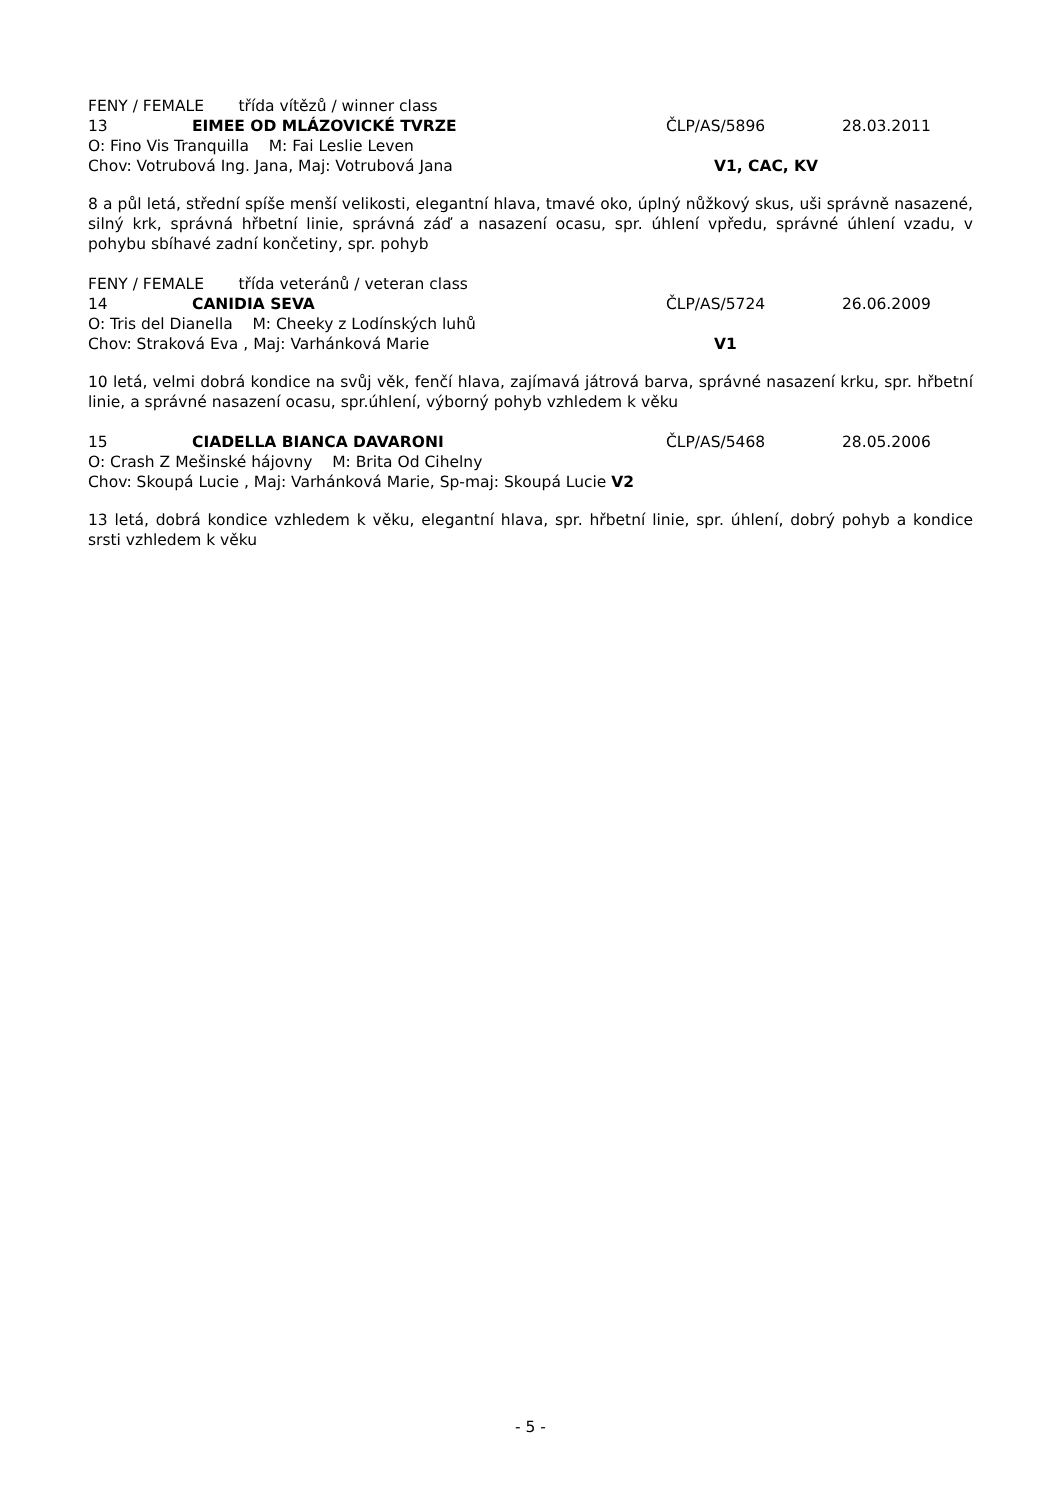FENY / FEMALE třída vítězů / winner class
13 EIMEE OD MLÁZOVICKÉ TVRZE ČLP/AS/5896 28.03.2011
O: Fino Vis Tranquilla M: Fai Leslie Leven
Chov: Votrubová Ing. Jana, Maj: Votrubová Jana V1, CAC, KV
8 a půl letá, střední spíše menší velikosti, elegantní hlava, tmavé oko, úplný nůžkový skus, uši správně nasazené, silný krk, správná hřbetní linie, správná záď a nasazení ocasu, spr. úhlení vpředu, správné úhlení vzadu, v pohybu sbíhavé zadní končetiny, spr. pohyb
FENY / FEMALE třída veteránů / veteran class
14 CANIDIA SEVA ČLP/AS/5724 26.06.2009
O: Tris del Dianella M: Cheeky z Lodínských luhů
Chov: Straková Eva , Maj: Varhánková Marie V1
10 letá, velmi dobrá kondice na svůj věk, fenčí hlava, zajímavá játrová barva, správné nasazení krku, spr. hřbetní linie, a správné nasazení ocasu, spr.úhlení, výborný pohyb vzhledem k věku
15 CIADELLA BIANCA DAVARONI ČLP/AS/5468 28.05.2006
O: Crash Z Mešinské hájovny M: Brita Od Cihelny
Chov: Skoupá Lucie , Maj: Varhánková Marie, Sp-maj: Skoupá Lucie V2
13 letá, dobrá kondice vzhledem k věku, elegantní hlava, spr. hřbetní linie, spr. úhlení, dobrý pohyb a kondice srsti vzhledem k věku
- 5 -